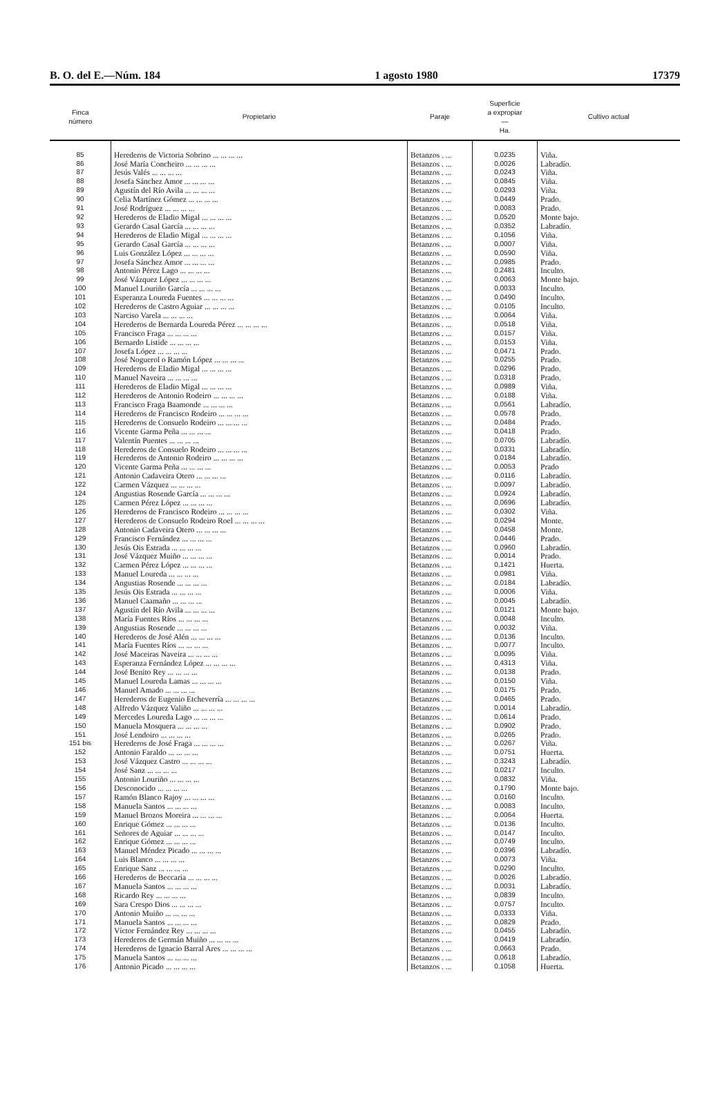B. O. del E.—Núm. 184 1 agosto 1980 17379
| Finca número | Propietario | Paraje | Superficie a expropiar — Ha. | Cultivo actual |
| --- | --- | --- | --- | --- |
| 85 | Herederos de Victoria Sobrino ... ... ... ... | Betanzos . ... | 0,0235 | Viña. |
| 86 | José María Concheiro ... ... ... ... | Betanzos . ... | 0,0026 | Labradío. |
| 87 | Jesús Valés ... ... ... ... | Betanzos . ... | 0,0243 | Viña. |
| 88 | Josefa Sánchez Amor ... ... ... ... | Betanzos . ... | 0,0845 | Viña. |
| 89 | Agustín del Río Avila ... ... ... ... | Betanzos . ... | 0,0293 | Viña. |
| 90 | Celia Martínez Gómez ... ... ... ... | Betanzos . ... | 0,0449 | Prado. |
| 91 | José Rodríguez ... ... ... ... | Betanzos . ... | 0,0083 | Prado. |
| 92 | Herederos de Eladio Migal ... ... ... ... | Betanzos . ... | 0,0520 | Monte bajo. |
| 93 | Gerardo Casal García ... ... ... ... | Betanzos . ... | 0,0352 | Labradío. |
| 94 | Herederos de Eladio Migal ... ... ... ... | Betanzos . ... | 0,1056 | Viña. |
| 95 | Gerardo Casal García ... ... ... ... | Betanzos . ... | 0,0007 | Viña. |
| 96 | Luis González López ... ... ... ... | Betanzos . ... | 0,0590 | Viña. |
| 97 | Josefa Sánchez Amor ... ... ... ... | Betanzos . ... | 0,0985 | Prado. |
| 98 | Antonio Pérez Lago ... ... ... ... | Betanzos . ... | 0,2481 | Inculto. |
| 99 | José Vázquez López ... ... ... ... | Betanzos . ... | 0,0063 | Monte bajo. |
| 100 | Manuel Louriño García ... ... ... ... | Betanzos . ... | 0,0033 | Inculto. |
| 101 | Esperanza Loureda Fuentes ... ... ... ... | Betanzos . ... | 0,0490 | Inculto. |
| 102 | Herederos de Castro Aguiar ... ... ... ... | Betanzos . ... | 0,0105 | Inculto. |
| 103 | Narciso Varela ... ... ... ... | Betanzos . ... | 0,0064 | Viña. |
| 104 | Herederos de Bernarda Loureda Pérez ... ... ... ... | Betanzos . ... | 0,0518 | Viña. |
| 105 | Francisco Fraga ... ... ... ... | Betanzos . ... | 0,0157 | Viña. |
| 106 | Bernardo Listide ... ... ... ... | Betanzos . ... | 0,0153 | Viña. |
| 107 | Josefa López ... ... ... ... | Betanzos . ... | 0,0471 | Prado. |
| 108 | José Noguerol o Ramón López ... ... ... ... | Betanzos . ... | 0,0255 | Prado. |
| 109 | Herederos de Eladio Migal ... ... ... ... | Betanzos . ... | 0,0296 | Prado. |
| 110 | Manuel Naveira ... ... ... ... | Betanzos . ... | 0,0318 | Prado. |
| 111 | Herederos de Eladio Migal ... ... ... ... | Betanzos . ... | 0,0989 | Viña. |
| 112 | Herederos de Antonio Rodeiro ... ... ... ... | Betanzos . ... | 0,0188 | Viña. |
| 113 | Francisco Fraga Baamonde ... ... ... ... | Betanzos . ... | 0,0561 | Labradío. |
| 114 | Herederos de Francisco Rodeiro ... ... ... ... | Betanzos . ... | 0,0578 | Prado. |
| 115 | Herederos de Consuelo Rodeiro ... ... ... ... | Betanzos . ... | 0,0484 | Prado. |
| 116 | Vicente Garma Peña ... ... ... ... | Betanzos . ... | 0,0418 | Prado. |
| 117 | Valentín Puentes ... ... ... ... | Betanzos . ... | 0,0705 | Labradío. |
| 118 | Herederos de Consuelo Rodeiro ... ... ... ... | Betanzos . ... | 0,0331 | Labradío. |
| 119 | Herederos de Antonio Rodeiro ... ... ... ... | Betanzos . ... | 0,0184 | Labradío. |
| 120 | Vicente Garma Peña ... ... ... ... | Betanzos . ... | 0,0053 | Prado |
| 121 | Antonio Cadaveira Otero ... ... ... ... | Betanzos . ... | 0,0116 | Labradío. |
| 122 | Carmen Vázquez ... ... ... ... | Betanzos . ... | 0,0097 | Labradío. |
| 124 | Angustias Rosende García ... ... ... ... | Betanzos . ... | 0,0924 | Labradío. |
| 125 | Carmen Pérez López ... ... ... ... | Betanzos . ... | 0,0696 | Labradío. |
| 126 | Herederos de Francisco Rodeiro ... ... ... ... | Betanzos . ... | 0,0302 | Viña. |
| 127 | Herederos de Consuelo Rodeiro Roel ... ... ... ... | Betanzos . ... | 0,0294 | Monte. |
| 128 | Antonio Cadaveira Otero ... ... ... ... | Betanzos . ... | 0,0458 | Monte. |
| 129 | Francisco Fernández ... ... ... ... | Betanzos . ... | 0,0446 | Prado. |
| 130 | Jesús Ois Estrada ... ... ... ... | Betanzos . ... | 0,0960 | Labradío. |
| 131 | José Vázquez Muiño ... ... ... ... | Betanzos . ... | 0,0014 | Prado. |
| 132 | Carmen Pérez López ... ... ... ... | Betanzos . ... | 0,1421 | Huerta. |
| 133 | Manuel Loureda ... ... ... ... | Betanzos . ... | 0,0981 | Viña. |
| 134 | Angustias Rosende ... ... ... ... | Betanzos . ... | 0,0184 | Labradío. |
| 135 | Jesús Ois Estrada ... ... ... ... | Betanzos . ... | 0,0006 | Viña. |
| 136 | Manuel Caamaño ... ... ... ... | Betanzos . ... | 0,0045 | Labradío. |
| 137 | Agustín del Río Avila ... ... ... ... | Betanzos . ... | 0,0121 | Monte bajo. |
| 138 | María Fuentes Ríos ... ... ... ... | Betanzos . ... | 0,0048 | Inculto. |
| 139 | Angustias Rosende ... ... ... ... | Betanzos . ... | 0,0032 | Viña. |
| 140 | Herederos de José Alén ... ... ... ... | Betanzos . ... | 0,0136 | Inculto. |
| 141 | María Fuentes Ríos ... ... ... ... | Betanzos . ... | 0,0077 | Inculto. |
| 142 | José Maceiras Naveira ... ... ... ... | Betanzos . ... | 0,0095 | Viña. |
| 143 | Esperanza Fernández López ... ... ... ... | Betanzos . ... | 0,4313 | Viña. |
| 144 | José Benito Rey ... ... ... ... | Betanzos . ... | 0,0138 | Prado. |
| 145 | Manuel Loureda Lamas ... ... ... ... | Betanzos . ... | 0,0150 | Viña. |
| 146 | Manuel Amado ... ... ... ... | Betanzos . ... | 0,0175 | Prado. |
| 147 | Herederos de Eugenio Etcheverría ... ... ... ... | Betanzos . ... | 0,0465 | Prado. |
| 148 | Alfredo Vázquez Valiño ... ... ... ... | Betanzos . ... | 0,0014 | Labradío. |
| 149 | Mercedes Loureda Lago ... ... ... ... | Betanzos . ... | 0,0614 | Prado. |
| 150 | Manuela Mosquera ... ... ... ... | Betanzos . ... | 0,0902 | Prado. |
| 151 | José Lendoiro ... ... ... ... | Betanzos . ... | 0,0265 | Prado. |
| 151 bis | Herederos de José Fraga ... ... ... ... | Betanzos . ... | 0,0267 | Viña. |
| 152 | Antonio Faraldo ... ... ... ... | Betanzos . ... | 0,0751 | Huerta. |
| 153 | José Vázquez Castro ... ... ... ... | Betanzos . ... | 0,3243 | Labradío. |
| 154 | José Sanz ... ... ... ... | Betanzos . ... | 0,0217 | Inculto. |
| 155 | Antonio Louriño ... ... ... ... | Betanzos . ... | 0,0832 | Viña. |
| 156 | Desconocido ... ... ... ... | Betanzos . ... | 0,1790 | Monte bajo. |
| 157 | Ramón Blanco Rajoy ... ... ... ... | Betanzos . ... | 0,0160 | Inculto. |
| 158 | Manuela Santos ... ... ... ... | Betanzos . ... | 0,0083 | Inculto. |
| 159 | Manuel Brozos Moreira ... ... ... ... | Betanzos . ... | 0,0064 | Huerta. |
| 160 | Enrique Gómez ... ... ... ... | Betanzos . ... | 0,0136 | Inculto. |
| 161 | Señores de Aguiar ... ... ... ... | Betanzos . ... | 0,0147 | Inculto. |
| 162 | Enrique Gómez ... ... ... ... | Betanzos . ... | 0,0749 | Inculto. |
| 163 | Manuel Méndez Picado ... ... ... ... | Betanzos . ... | 0,0396 | Labradío. |
| 164 | Luis Blanco ... ... ... ... | Betanzos . ... | 0,0073 | Viña. |
| 165 | Enrique Sanz ... ... ... ... | Betanzos . ... | 0,0290 | Inculto. |
| 166 | Herederos de Beccaria ... ... ... ... | Betanzos . ... | 0,0026 | Labradío. |
| 167 | Manuela Santos ... ... ... ... | Betanzos . ... | 0,0031 | Labradío. |
| 168 | Ricardo Rey ... ... ... ... | Betanzos . ... | 0,0839 | Inculto. |
| 169 | Sara Crespo Dios ... ... ... ... | Betanzos . ... | 0,0757 | Inculto. |
| 170 | Antonio Muiño ... ... ... ... | Betanzos . ... | 0,0333 | Viña. |
| 171 | Manuela Santos ... ... ... ... | Betanzos . ... | 0,0829 | Prado. |
| 172 | Víctor Fernández Rey ... ... ... ... | Betanzos . ... | 0,0455 | Labradío. |
| 173 | Herederos de Germán Muiño ... ... ... ... | Betanzos . ... | 0,0419 | Labradío. |
| 174 | Herederos de Ignacio Barral Ares ... ... ... ... | Betanzos . ... | 0,0663 | Prado. |
| 175 | Manuela Santos ... ... ... ... | Betanzos . ... | 0,0618 | Labradío. |
| 176 | Antonio Picado ... ... ... ... | Betanzos . ... | 0,1058 | Huerta. |